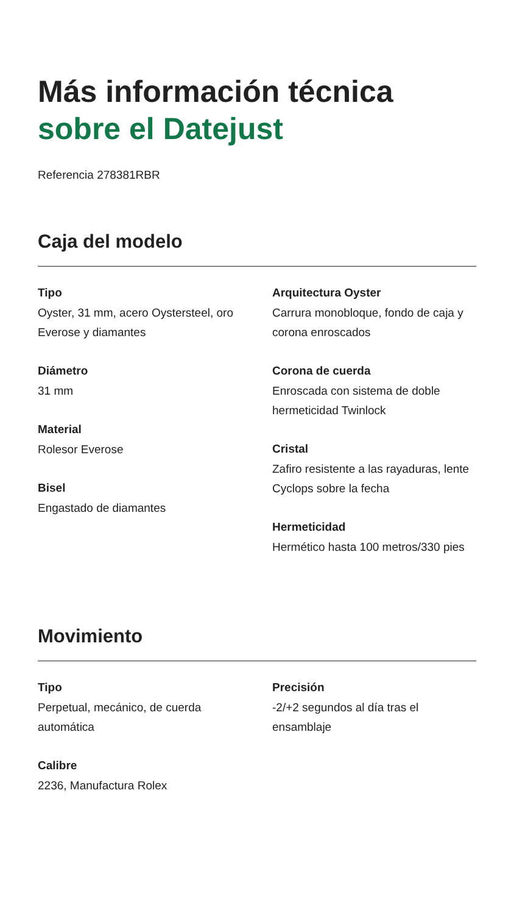Más información técnica
sobre el Datejust
Referencia 278381RBR
Caja del modelo
Tipo
Oyster, 31 mm, acero Oystersteel, oro Everose y diamantes
Diámetro
31 mm
Material
Rolesor Everose
Bisel
Engastado de diamantes
Arquitectura Oyster
Carrura monobloque, fondo de caja y corona enroscados
Corona de cuerda
Enroscada con sistema de doble hermeticidad Twinlock
Cristal
Zafiro resistente a las rayaduras, lente Cyclops sobre la fecha
Hermeticidad
Hermético hasta 100 metros/330 pies
Movimiento
Tipo
Perpetual, mecánico, de cuerda automática
Calibre
2236, Manufactura Rolex
Precisión
-2/+2 segundos al día tras el ensamblaje